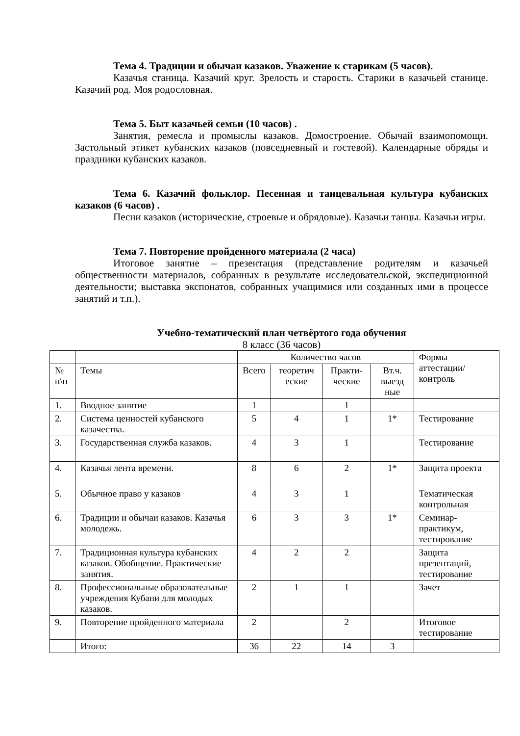Тема 4. Традиции и обычаи казаков. Уважение к старикам (5 часов).
Казачья станица. Казачий круг. Зрелость и старость. Старики в казачьей станице. Казачий род. Моя родословная.
Тема 5. Быт казачьей семьи (10 часов) .
Занятия, ремесла и промыслы казаков. Домостроение. Обычай взаимопомощи. Застольный этикет кубанских казаков (повседневный и гостевой). Календарные обряды и праздники кубанских казаков.
Тема 6. Казачий фольклор. Песенная и танцевальная культура кубанских казаков (6 часов) .
Песни казаков (исторические, строевые и обрядовые). Казачьи танцы. Казачьи игры.
Тема 7. Повторение пройденного материала (2 часа)
Итоговое занятие – презентация (представление родителям и казачьей общественности материалов, собранных в результате исследовательской, экспедиционной деятельности; выставка экспонатов, собранных учащимися или созданных ими в процессе занятий и т.п.).
Учебно-тематический план четвёртого года обучения
8 класс (36 часов)
| | | Количество часов | | | | Формы аттестации/ контроль |
| --- | --- | --- | --- | --- | --- | --- |
| № п\п | Темы | Всего | теоретич еские | Практи-ческие | Вт.ч. выезд ные | |
| 1. | Вводное занятие | 1 | | 1 | | |
| 2. | Система ценностей кубанского казачества. | 5 | 4 | 1 | 1* | Тестирование |
| 3. | Государственная служба казаков. | 4 | 3 | 1 | | Тестирование |
| 4. | Казачья лента времени. | 8 | 6 | 2 | 1* | Защита проекта |
| 5. | Обычное право у казаков | 4 | 3 | 1 | | Тематическая контрольная |
| 6. | Традиции и обычаи казаков. Казачья молодежь. | 6 | 3 | 3 | 1* | Семинар-практикум, тестирование |
| 7. | Традиционная культура кубанских казаков. Обобщение. Практические занятия. | 4 | 2 | 2 | | Защита презентаций, тестирование |
| 8. | Профессиональные образовательные учреждения Кубани для молодых казаков. | 2 | 1 | 1 | | Зачет |
| 9. | Повторение пройденного материала | 2 | | 2 | | Итоговое тестирование |
| | Итого: | 36 | 22 | 14 | 3 | |